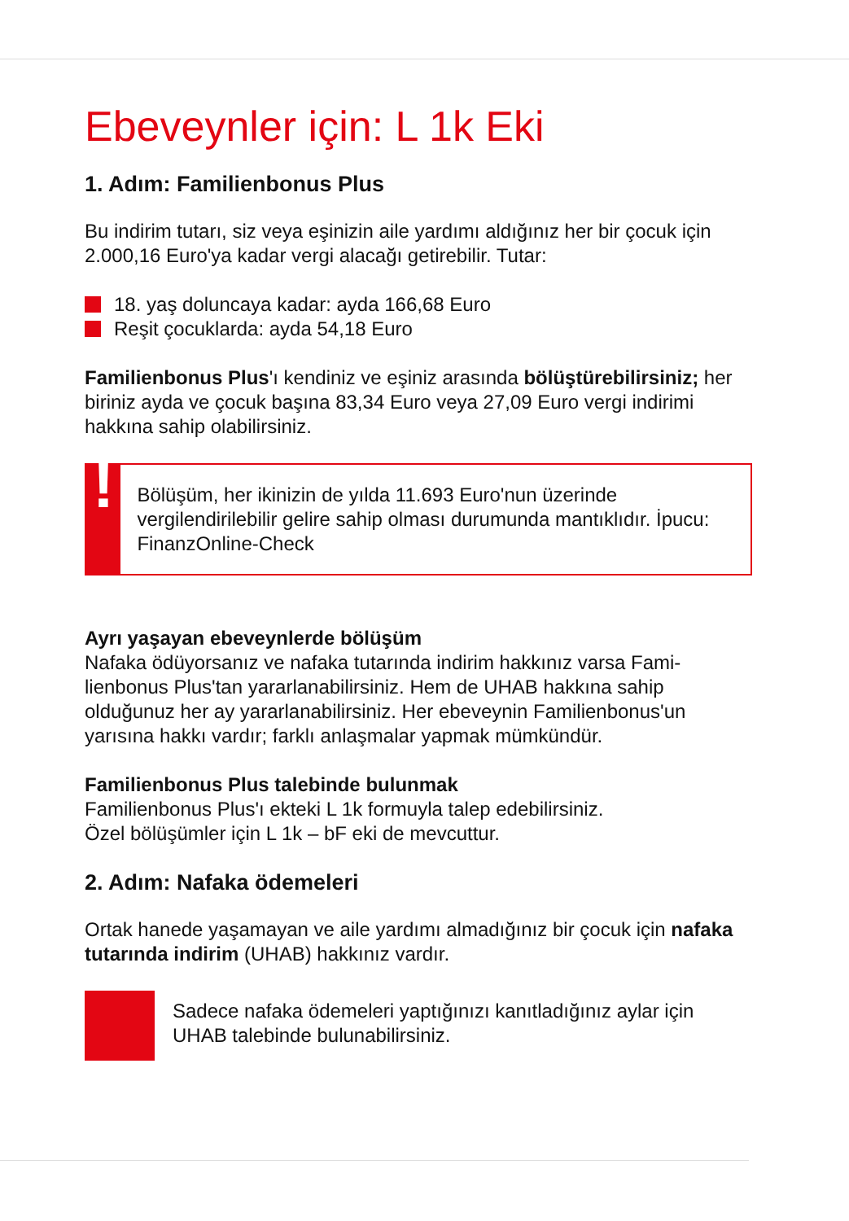Ebeveynler için: L 1k Eki
1. Adım: Familienbonus Plus
Bu indirim tutarı, siz veya eşinizin aile yardımı aldığınız her bir çocuk için 2.000,16 Euro'ya kadar vergi alacağı getirebilir. Tutar:
18. yaş doluncaya kadar: ayda 166,68 Euro
Reşit çocuklarda: ayda 54,18 Euro
Familienbonus Plus'ı kendiniz ve eşiniz arasında bölüştürebilirsiniz; her biriniz ayda ve çocuk başına 83,34 Euro veya 27,09 Euro vergi indi­rimi hakkına sahip olabilirsiniz.
!
Bölüşüm, her ikinizin de yılda 11.693 Euro'nun üzerinde vergilendirilebilir gelire sahip olması durumunda mantıklıdır. İpucu: FinanzOnline-Check
Ayrı yaşayan ebeveynlerde bölüşüm
Nafaka ödüyorsanız ve nafaka tutarında indirim hakkınız varsa Fami­lienbonus Plus'tan yararlanabilirsiniz. Hem de UHAB hakkına sahip olduğunuz her ay yararlanabilirsiniz. Her ebeveynin Familienbonus'un yarısına hakkı vardır; farklı anlaşmalar yapmak mümkündür.
Familienbonus Plus talebinde bulunmak
Familienbonus Plus'ı ekteki L 1k formuyla talep edebilirsiniz.
Özel bölüşümler için L 1k – bF eki de mevcuttur.
2. Adım: Nafaka ödemeleri
Ortak hanede yaşamayan ve aile yardımı almadığınız bir çocuk için nafaka tutarında indirim (UHAB) hakkınız vardır.
Sadece nafaka ödemeleri yaptığınızı kanıtladığınız aylar için UHAB talebinde bulunabilirsiniz.